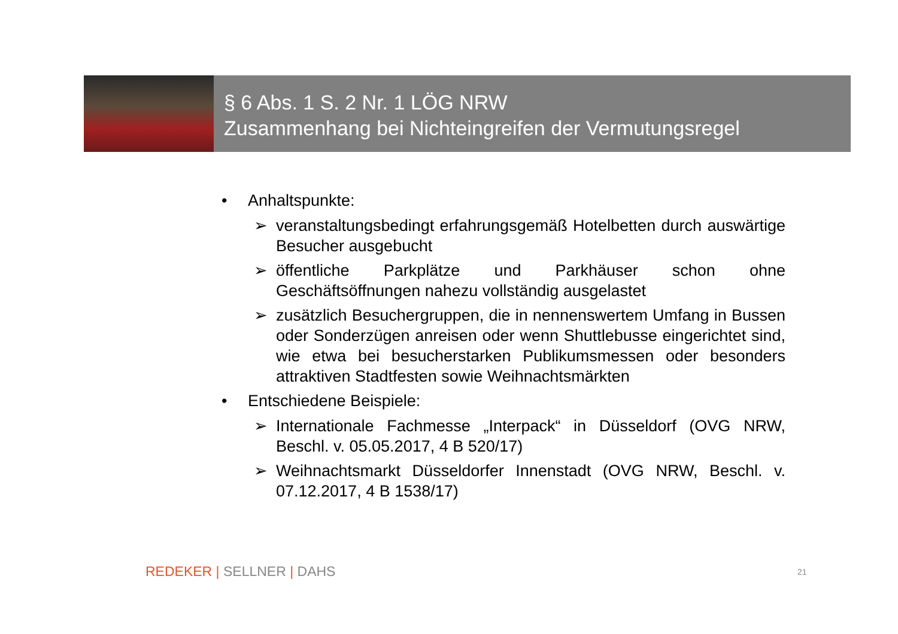§ 6 Abs. 1 S. 2 Nr. 1 LÖG NRW
Zusammenhang bei Nichteingreifen der Vermutungsregel
• Anhaltspunkte:
➢ veranstaltungsbedingt erfahrungsgemäß Hotelbetten durch auswärtige Besucher ausgebucht
➢ öffentliche Parkplätze und Parkhäuser schon ohne Geschäftsöffnungen nahezu vollständig ausgelastet
➢ zusätzlich Besuchergruppen, die in nennenswertem Umfang in Bussen oder Sonderzügen anreisen oder wenn Shuttlebusse eingerichtet sind, wie etwa bei besucherstarken Publikumsmessen oder besonders attraktiven Stadtfesten sowie Weihnachtsmärkten
• Entschiedene Beispiele:
➢ Internationale Fachmesse „Interpack“ in Düsseldorf (OVG NRW, Beschl. v. 05.05.2017, 4 B 520/17)
➢ Weihnachtsmarkt Düsseldorfer Innenstadt (OVG NRW, Beschl. v. 07.12.2017, 4 B 1538/17)
REDEKER | SELLNER | DAHS 21